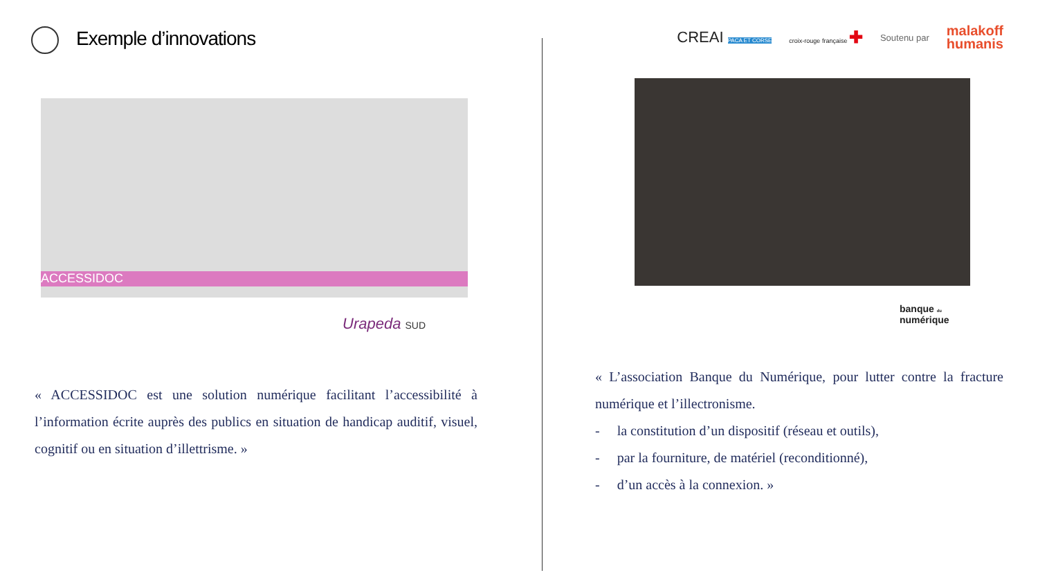Exemple d’innovations
ACCESSIDOC
Urapeda SUD
« ACCESSIDOC est une solution numérique facilitant l’accessibilité à l’information écrite auprès des publics en situation de handicap auditif, visuel, cognitif ou en situation d’illettrisme. »
CREAI PACA ET CORSE croix-rouge française ✚ Soutenu par malakoff
humanis
banque du
numérique
« L’association Banque du Numérique, pour lutter contre la fracture numérique et l’illectronisme.
- la constitution d’un dispositif (réseau et outils),
- par la fourniture, de matériel (reconditionné),
- d’un accès à la connexion. »